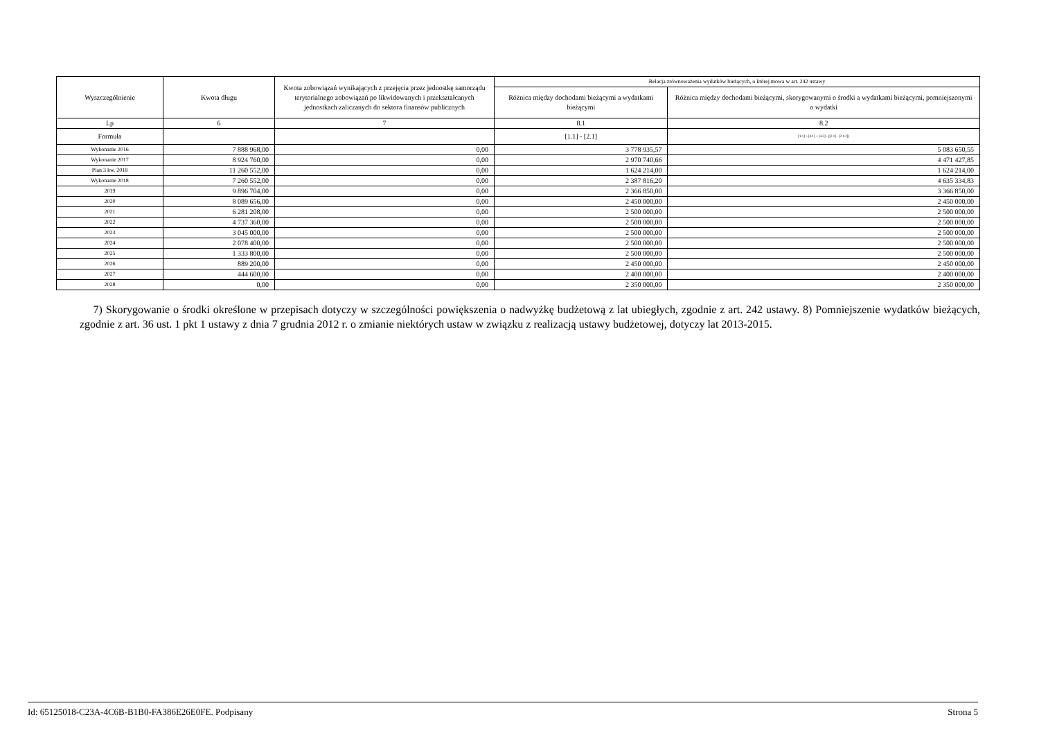| Wyszczególnienie | Kwota długu | Kwota zobowiązań wynikających z przejęcia przez jednostkę samorządu terytorialnego zobowiązań po likwidowanych i przekształcanych jednostkach zaliczanych do sektora finansów publicznych | Relacja zrównoważenia wydatków bieżących, o której mowa w art. 242 ustawy | |
| --- | --- | --- | --- | --- |
| | | | Różnica między dochodami bieżącymi a wydatkami bieżącymi | Różnica między dochodami bieżącymi, skorygowanymi o środki a wydatkami bieżącymi, pomniejszonymi o wydatki |
| Lp | 6 | 7 | 8.1 | 8.2 |
| Formuła | | | [1.1] - [2.1] | [1.1] + [4.1] + [4.2] - ([2.1] - [2.1.2]) |
| Wykonanie 2016 | 7 888 968,00 | 0,00 | 3 778 935,57 | 5 083 650,55 |
| Wykonanie 2017 | 8 924 760,00 | 0,00 | 2 970 740,66 | 4 471 427,85 |
| Plan 3 kw. 2018 | 11 260 552,00 | 0,00 | 1 624 214,00 | 1 624 214,00 |
| Wykonanie 2018 | 7 260 552,00 | 0,00 | 2 387 816,20 | 4 635 334,83 |
| 2019 | 9 896 704,00 | 0,00 | 2 366 850,00 | 3 366 850,00 |
| 2020 | 8 089 656,00 | 0,00 | 2 450 000,00 | 2 450 000,00 |
| 2021 | 6 281 208,00 | 0,00 | 2 500 000,00 | 2 500 000,00 |
| 2022 | 4 737 360,00 | 0,00 | 2 500 000,00 | 2 500 000,00 |
| 2023 | 3 045 000,00 | 0,00 | 2 500 000,00 | 2 500 000,00 |
| 2024 | 2 078 400,00 | 0,00 | 2 500 000,00 | 2 500 000,00 |
| 2025 | 1 333 800,00 | 0,00 | 2 500 000,00 | 2 500 000,00 |
| 2026 | 889 200,00 | 0,00 | 2 450 000,00 | 2 450 000,00 |
| 2027 | 444 600,00 | 0,00 | 2 400 000,00 | 2 400 000,00 |
| 2028 | 0,00 | 0,00 | 2 350 000,00 | 2 350 000,00 |
7) Skorygowanie o środki określone w przepisach dotyczy w szczególności powiększenia o nadwyżkę budżetową z lat ubiegłych, zgodnie z art. 242 ustawy. 8) Pomniejszenie wydatków bieżących, zgodnie z art. 36 ust. 1 pkt 1 ustawy z dnia 7 grudnia 2012 r. o zmianie niektórych ustaw w związku z realizacją ustawy budżetowej, dotyczy lat 2013-2015.
Id: 65125018-C23A-4C6B-B1B0-FA386E26E0FE. Podpisany Strona 5